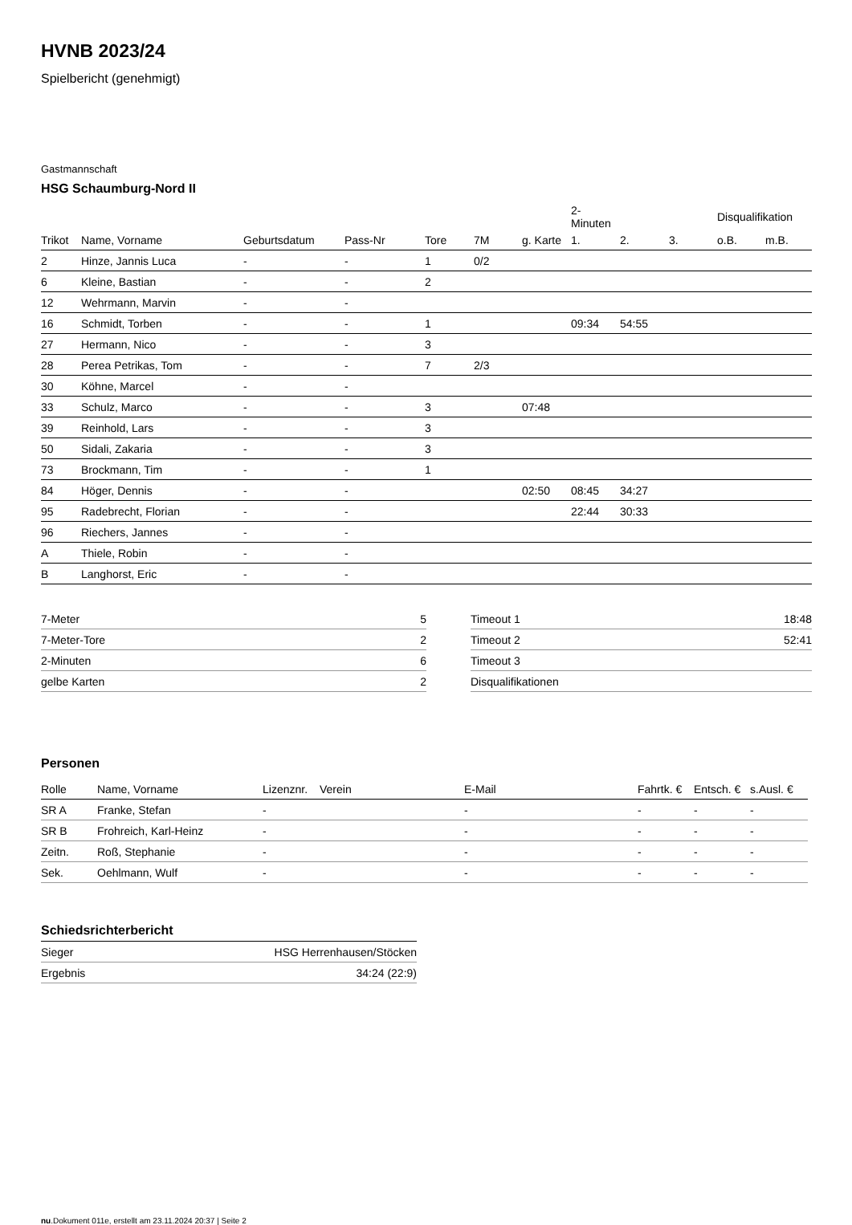HVNB 2023/24
Spielbericht (genehmigt)
Gastmannschaft
HSG Schaumburg-Nord II
| | | | | | | | 2-Minuten | | | Disqualifikation | |
| --- | --- | --- | --- | --- | --- | --- | --- | --- | --- | --- | --- |
| Trikot | Name, Vorname | Geburtsdatum | Pass-Nr | Tore | 7M | g. Karte | 1. | 2. | 3. | o.B. | m.B. |
| 2 | Hinze, Jannis Luca | - | - | 1 | 0/2 | | | | | | |
| 6 | Kleine, Bastian | - | - | 2 | | | | | | | |
| 12 | Wehrmann, Marvin | - | - | | | | | | | | |
| 16 | Schmidt, Torben | - | - | 1 | | | 09:34 | 54:55 | | | |
| 27 | Hermann, Nico | - | - | 3 | | | | | | | |
| 28 | Perea Petrikas, Tom | - | - | 7 | 2/3 | | | | | | |
| 30 | Köhne, Marcel | - | - | | | | | | | | |
| 33 | Schulz, Marco | - | - | 3 | | 07:48 | | | | | |
| 39 | Reinhold, Lars | - | - | 3 | | | | | | | |
| 50 | Sidali, Zakaria | - | - | 3 | | | | | | | |
| 73 | Brockmann, Tim | - | - | 1 | | | | | | | |
| 84 | Höger, Dennis | - | - | | | 02:50 | 08:45 | 34:27 | | | |
| 95 | Radebrecht, Florian | - | - | | | | 22:44 | 30:33 | | | |
| 96 | Riechers, Jannes | - | - | | | | | | | | |
| A | Thiele, Robin | - | - | | | | | | | | |
| B | Langhorst, Eric | - | - | | | | | | | | |
| 7-Meter | 5 |
| 7-Meter-Tore | 2 |
| 2-Minuten | 6 |
| gelbe Karten | 2 |
| Timeout 1 | 18:48 |
| Timeout 2 | 52:41 |
| Timeout 3 | |
| Disqualifikationen | |
Personen
| Rolle | Name, Vorname | Lizenznr. | Verein | E-Mail | Fahrtk. € | Entsch. € | s.Ausl. € |
| --- | --- | --- | --- | --- | --- | --- | --- |
| SR A | Franke, Stefan | - | | - | - | - | - |
| SR B | Frohreich, Karl-Heinz | - | | - | - | - | - |
| Zeitn. | Roß, Stephanie | - | | - | - | - | - |
| Sek. | Oehlmann, Wulf | - | | - | - | - | - |
Schiedsrichterbericht
| Sieger | HSG Herrenhausen/Stöcken |
| Ergebnis | 34:24 (22:9) |
nu.Dokument 011e, erstellt am 23.11.2024 20:37 | Seite 2